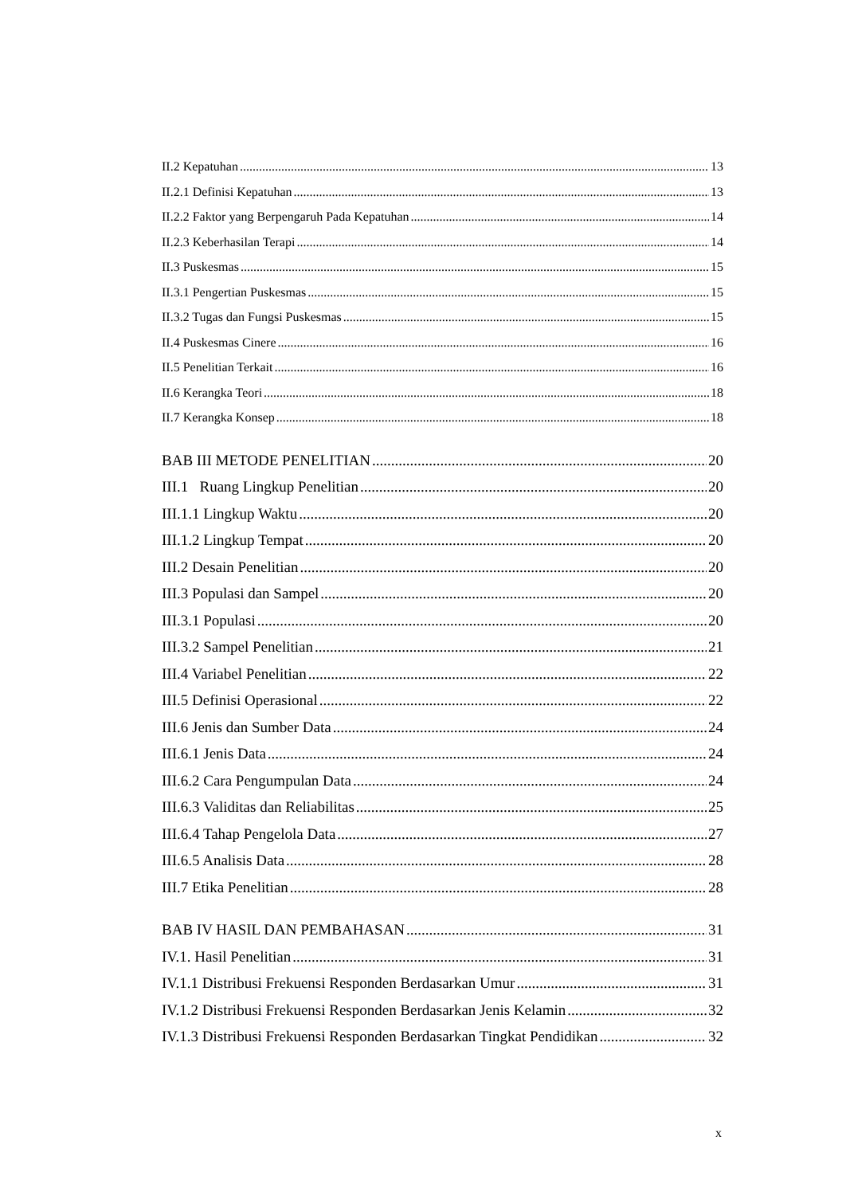II.2 Kepatuhan 13
II.2.1 Definisi Kepatuhan 13
II.2.2 Faktor yang Berpengaruh Pada Kepatuhan 14
II.2.3 Keberhasilan Terapi 14
II.3 Puskesmas 15
II.3.1 Pengertian Puskesmas 15
II.3.2 Tugas dan Fungsi Puskesmas 15
II.4 Puskesmas Cinere 16
II.5 Penelitian Terkait 16
II.6 Kerangka Teori 18
II.7 Kerangka Konsep 18
BAB III METODE PENELITIAN 20
III.1 Ruang Lingkup Penelitian 20
III.1.1 Lingkup Waktu 20
III.1.2 Lingkup Tempat 20
III.2 Desain Penelitian 20
III.3 Populasi dan Sampel 20
III.3.1 Populasi 20
III.3.2 Sampel Penelitian 21
III.4 Variabel Penelitian 22
III.5 Definisi Operasional 22
III.6 Jenis dan Sumber Data 24
III.6.1 Jenis Data 24
III.6.2 Cara Pengumpulan Data 24
III.6.3 Validitas dan Reliabilitas 25
III.6.4 Tahap Pengelola Data 27
III.6.5 Analisis Data 28
III.7 Etika Penelitian 28
BAB IV HASIL DAN PEMBAHASAN 31
IV.1. Hasil Penelitian 31
IV.1.1 Distribusi Frekuensi Responden Berdasarkan Umur 31
IV.1.2 Distribusi Frekuensi Responden Berdasarkan Jenis Kelamin 32
IV.1.3 Distribusi Frekuensi Responden Berdasarkan Tingkat Pendidikan 32
x